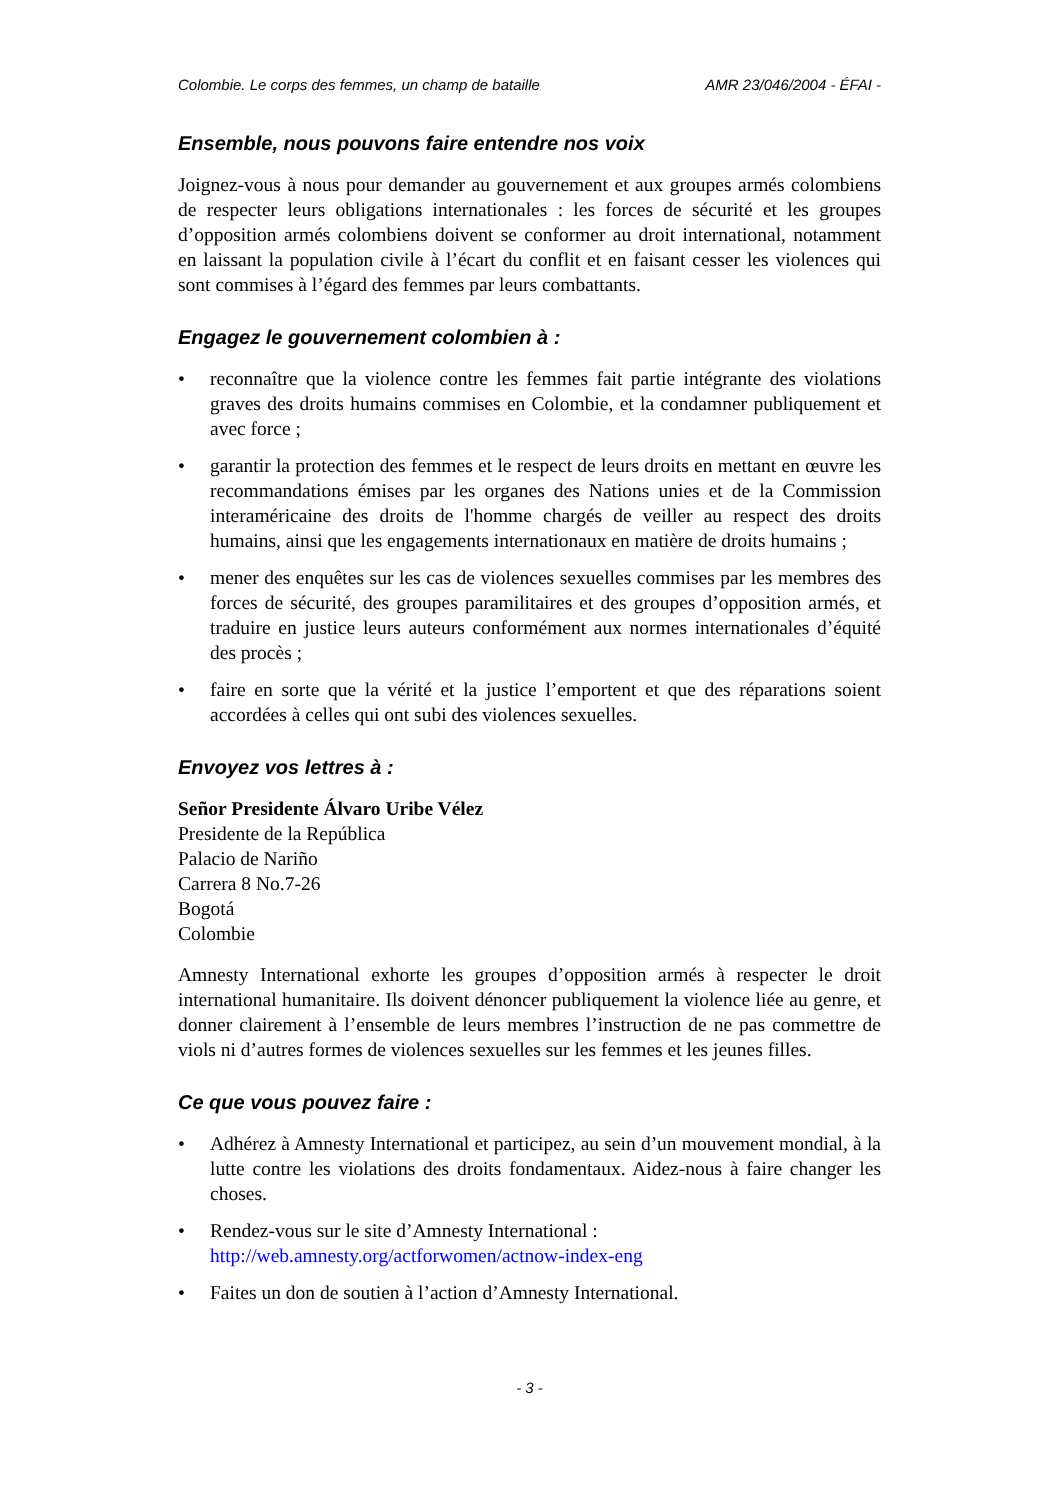Colombie. Le corps des femmes, un champ de bataille AMR 23/046/2004 - ÉFAI -
Ensemble, nous pouvons faire entendre nos voix
Joignez-vous à nous pour demander au gouvernement et aux groupes armés colombiens de respecter leurs obligations internationales : les forces de sécurité et les groupes d’opposition armés colombiens doivent se conformer au droit international, notamment en laissant la population civile à l’écart du conflit et en faisant cesser les violences qui sont commises à l’égard des femmes par leurs combattants.
Engagez le gouvernement colombien à :
• reconnaître que la violence contre les femmes fait partie intégrante des violations graves des droits humains commises en Colombie, et la condamner publiquement et avec force ;
• garantir la protection des femmes et le respect de leurs droits en mettant en œuvre les recommandations émises par les organes des Nations unies et de la Commission interaméricaine des droits de l'homme chargés de veiller au respect des droits humains, ainsi que les engagements internationaux en matière de droits humains ;
• mener des enquêtes sur les cas de violences sexuelles commises par les membres des forces de sécurité, des groupes paramilitaires et des groupes d’opposition armés, et traduire en justice leurs auteurs conformément aux normes internationales d’équité des procès ;
• faire en sorte que la vérité et la justice l’emportent et que des réparations soient accordées à celles qui ont subi des violences sexuelles.
Envoyez vos lettres à :
Señor Presidente Álvaro Uribe Vélez
Presidente de la República
Palacio de Nariño
Carrera 8 No.7-26
Bogotá
Colombie
Amnesty International exhorte les groupes d’opposition armés à respecter le droit international humanitaire. Ils doivent dénoncer publiquement la violence liée au genre, et donner clairement à l’ensemble de leurs membres l’instruction de ne pas commettre de viols ni d’autres formes de violences sexuelles sur les femmes et les jeunes filles.
Ce que vous pouvez faire :
• Adhérez à Amnesty International et participez, au sein d’un mouvement mondial, à la lutte contre les violations des droits fondamentaux. Aidez-nous à faire changer les choses.
• Rendez-vous sur le site d’Amnesty International :
http://web.amnesty.org/actforwomen/actnow-index-eng
• Faites un don de soutien à l’action d’Amnesty International.
- 3 -